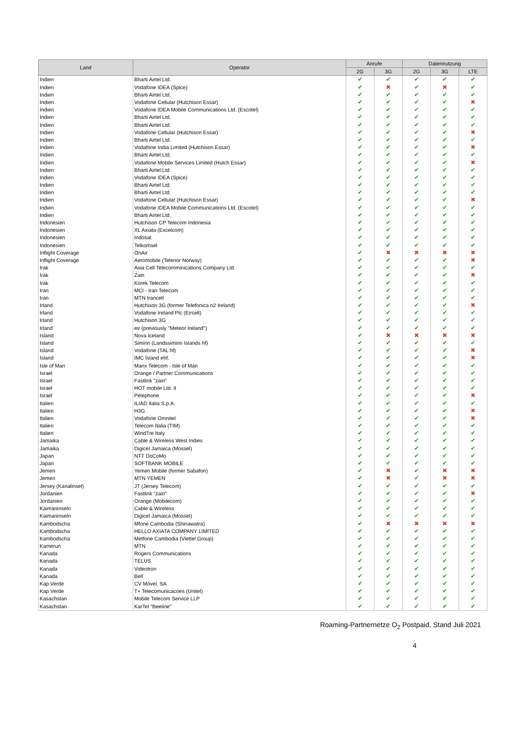| Land | Operator | Anrufe | | Datennutzung | | |
| --- | --- | --- | --- | --- | --- | --- |
| | | 2G | 3G | 2G | 3G | LTE |
| Indien | Bharti Airtel Ltd. | ✔ | ✔ | ✔ | ✔ | ✔ |
| Indien | Vodafone IDEA (Spice) | ✔ | ✖ | ✔ | ✖ | ✔ |
| Indien | Bharti Airtel Ltd. | ✔ | ✔ | ✔ | ✔ | ✔ |
| Indien | Vodafone Cellular (Hutchison Essar) | ✔ | ✔ | ✔ | ✔ | ✖ |
| Indien | Vodafone IDEA Mobile Communications Ltd. (Escotel) | ✔ | ✔ | ✔ | ✔ | ✔ |
| Indien | Bharti Airtel Ltd. | ✔ | ✔ | ✔ | ✔ | ✔ |
| Indien | Bharti Airtel Ltd. | ✔ | ✔ | ✔ | ✔ | ✔ |
| Indien | Vodafone Cellular (Hutchison Essar) | ✔ | ✔ | ✔ | ✔ | ✖ |
| Indien | Bharti Airtel Ltd. | ✔ | ✔ | ✔ | ✔ | ✔ |
| Indien | Vodafone India Limited (Hutchison Essar) | ✔ | ✔ | ✔ | ✔ | ✖ |
| Indien | Bharti Airtel Ltd. | ✔ | ✔ | ✔ | ✔ | ✔ |
| Indien | Vodafone Mobile Services Limited (Hutch Essar) | ✔ | ✔ | ✔ | ✔ | ✖ |
| Indien | Bharti Airtel Ltd. | ✔ | ✔ | ✔ | ✔ | ✔ |
| Indien | Vodafone IDEA (Spice) | ✔ | ✔ | ✔ | ✔ | ✔ |
| Indien | Bharti Airtel Ltd. | ✔ | ✔ | ✔ | ✔ | ✔ |
| Indien | Bharti Airtel Ltd. | ✔ | ✔ | ✔ | ✔ | ✔ |
| Indien | Vodafone Cellular (Hutchison Essar) | ✔ | ✔ | ✔ | ✔ | ✖ |
| Indien | Vodafone IDEA Mobile Communications Ltd. (Escotel) | ✔ | ✔ | ✔ | ✔ | ✔ |
| Indien | Bharti Airtel Ltd. | ✔ | ✔ | ✔ | ✔ | ✔ |
| Indonesien | Hutchison CP Telecom Indonesia | ✔ | ✔ | ✔ | ✔ | ✔ |
| Indonesien | XL Axiata (Excelcom) | ✔ | ✔ | ✔ | ✔ | ✔ |
| Indonesien | Indosat | ✔ | ✔ | ✔ | ✔ | ✔ |
| Indonesien | Telkomsel | ✔ | ✔ | ✔ | ✔ | ✔ |
| Inflight Coverage | OnAir | ✔ | ✖ | ✖ | ✖ | ✖ |
| Inflight Coverage | Aeromobile (Telenor Norway) | ✔ | ✔ | ✔ | ✔ | ✖ |
| Irak | Asia Cell Telecomminications Company Ltd. | ✔ | ✔ | ✔ | ✔ | ✔ |
| Irak | Zain | ✔ | ✔ | ✔ | ✔ | ✖ |
| Irak | Korek Telecom | ✔ | ✔ | ✔ | ✔ | ✔ |
| Iran | MCI - Iran Telecom | ✔ | ✔ | ✔ | ✔ | ✔ |
| Iran | MTN Irancell | ✔ | ✔ | ✔ | ✔ | ✔ |
| Irland | Hutchison 3G (former Telefonica o2 Ireland) | ✔ | ✔ | ✔ | ✔ | ✖ |
| Irland | Vodafone Ireland Plc (Eircell) | ✔ | ✔ | ✔ | ✔ | ✔ |
| Irland | Hutchison 3G | ✔ | ✔ | ✔ | ✔ | ✔ |
| Irland | eir (previously "Meteor Ireland") | ✔ | ✔ | ✔ | ✔ | ✔ |
| Island | Nova Iceland | ✔ | ✖ | ✖ | ✖ | ✖ |
| Island | Siminn (Landssiminn Islands hf) | ✔ | ✔ | ✔ | ✔ | ✔ |
| Island | Vodafone (TAL hf) | ✔ | ✔ | ✔ | ✔ | ✖ |
| Island | IMC Ísland ehf. | ✔ | ✔ | ✔ | ✔ | ✖ |
| Isle of Man | Manx Telecom - Isle of Man | ✔ | ✔ | ✔ | ✔ | ✔ |
| Israel | Orange / Partner Communications | ✔ | ✔ | ✔ | ✔ | ✔ |
| Israel | Fastlink "zain" | ✔ | ✔ | ✔ | ✔ | ✔ |
| Israel | HOT mobile Ltd. II | ✔ | ✔ | ✔ | ✔ | ✔ |
| Israel | Pelephone | ✔ | ✔ | ✔ | ✔ | ✖ |
| Italien | ILIAD Italia S.p.A. | ✔ | ✔ | ✔ | ✔ | ✔ |
| Italien | H3G | ✔ | ✔ | ✔ | ✔ | ✖ |
| Italien | Vodafone Omnitel | ✔ | ✔ | ✔ | ✔ | ✖ |
| Italien | Telecom Italia (TIM) | ✔ | ✔ | ✔ | ✔ | ✔ |
| Italien | WindTre Italy | ✔ | ✔ | ✔ | ✔ | ✔ |
| Jamaika | Cable & Wireless West Indies | ✔ | ✔ | ✔ | ✔ | ✔ |
| Jamaika | Digicel Jamaica (Mossel) | ✔ | ✔ | ✔ | ✔ | ✔ |
| Japan | NTT DoCoMo | ✔ | ✔ | ✔ | ✔ | ✔ |
| Japan | SOFTBANK MOBILE | ✔ | ✔ | ✔ | ✔ | ✔ |
| Jemen | Yemen Mobile (former Sabafon) | ✔ | ✖ | ✔ | ✖ | ✖ |
| Jemen | MTN YEMEN | ✔ | ✖ | ✔ | ✖ | ✖ |
| Jersey (Kanalinsel) | JT (Jersey Telecom) | ✔ | ✔ | ✔ | ✔ | ✔ |
| Jordanien | Fastlink "zain" | ✔ | ✔ | ✔ | ✔ | ✖ |
| Jordanien | Orange (Mobilecom) | ✔ | ✔ | ✔ | ✔ | ✔ |
| Kaimaninseln | Cable & Wireless | ✔ | ✔ | ✔ | ✔ | ✔ |
| Kaimaninseln | Digicel Jamaica (Mossel) | ✔ | ✔ | ✔ | ✔ | ✔ |
| Kambodscha | Mfone Cambodia (Shinawatra) | ✔ | ✖ | ✖ | ✖ | ✖ |
| Kambodscha | HELLO AXIATA COMPANY LIMITED | ✔ | ✔ | ✔ | ✔ | ✔ |
| Kambodscha | Metfone Cambodia (Viettel Group) | ✔ | ✔ | ✔ | ✔ | ✔ |
| Kamerun | MTN | ✔ | ✔ | ✔ | ✔ | ✔ |
| Kanada | Rogers Communications | ✔ | ✔ | ✔ | ✔ | ✔ |
| Kanada | TELUS | ✔ | ✔ | ✔ | ✔ | ✔ |
| Kanada | Videotron | ✔ | ✔ | ✔ | ✔ | ✔ |
| Kanada | Bell | ✔ | ✔ | ✔ | ✔ | ✔ |
| Kap Verde | CV Móvel, SA | ✔ | ✔ | ✔ | ✔ | ✔ |
| Kap Verde | T+ Telecomunicacoes (Unitel) | ✔ | ✔ | ✔ | ✔ | ✔ |
| Kasachstan | Mobile Telecom Service LLP | ✔ | ✔ | ✔ | ✔ | ✔ |
| Kasachstan | KarTel "Beeline" | ✔ | ✔ | ✔ | ✔ | ✔ |
Roaming-Partnernetze O<sub>2</sub> Postpaid, Stand Juli 2021
4